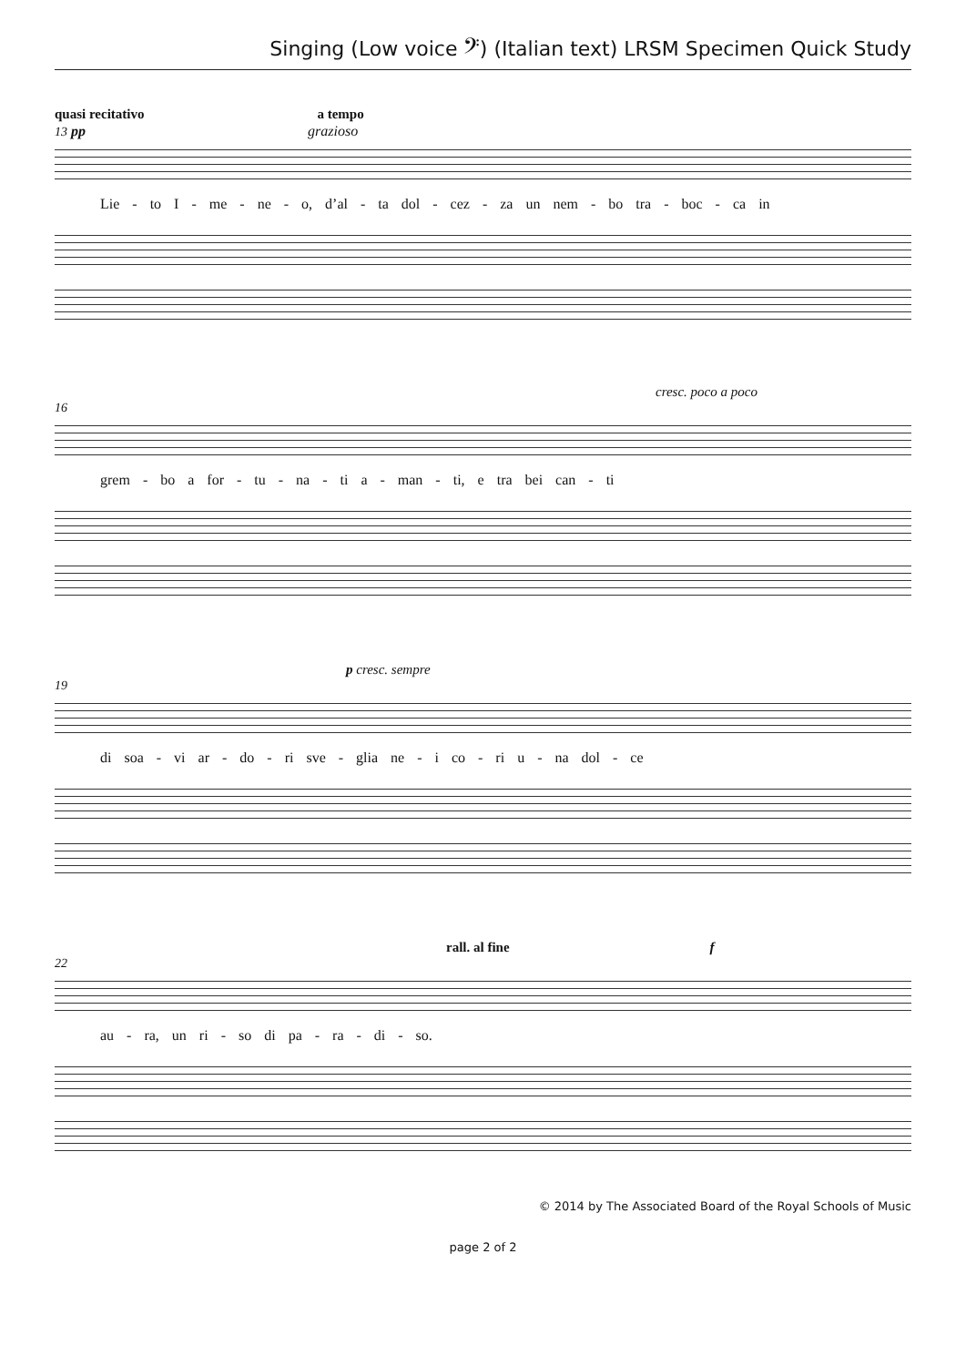Singing (Low voice 𝄢) (Italian text) LRSM Specimen Quick Study
quasi recitativo a tempo
13 pp grazioso
Lie - to I - me - ne - o, d’al - ta dol - cez - za un nem - bo tra - boc - ca in
cresc. poco a poco
16
grem - bo a for - tu - na - ti a - man - ti, e tra bei can - ti
p cresc. sempre
19
di soa - vi ar - do - ri sve - glia ne - i co - ri u - na dol - ce
rall. al fine f
22
au - ra, un ri - so di pa - ra - di - so.
© 2014 by The Associated Board of the Royal Schools of Music
page 2 of 2